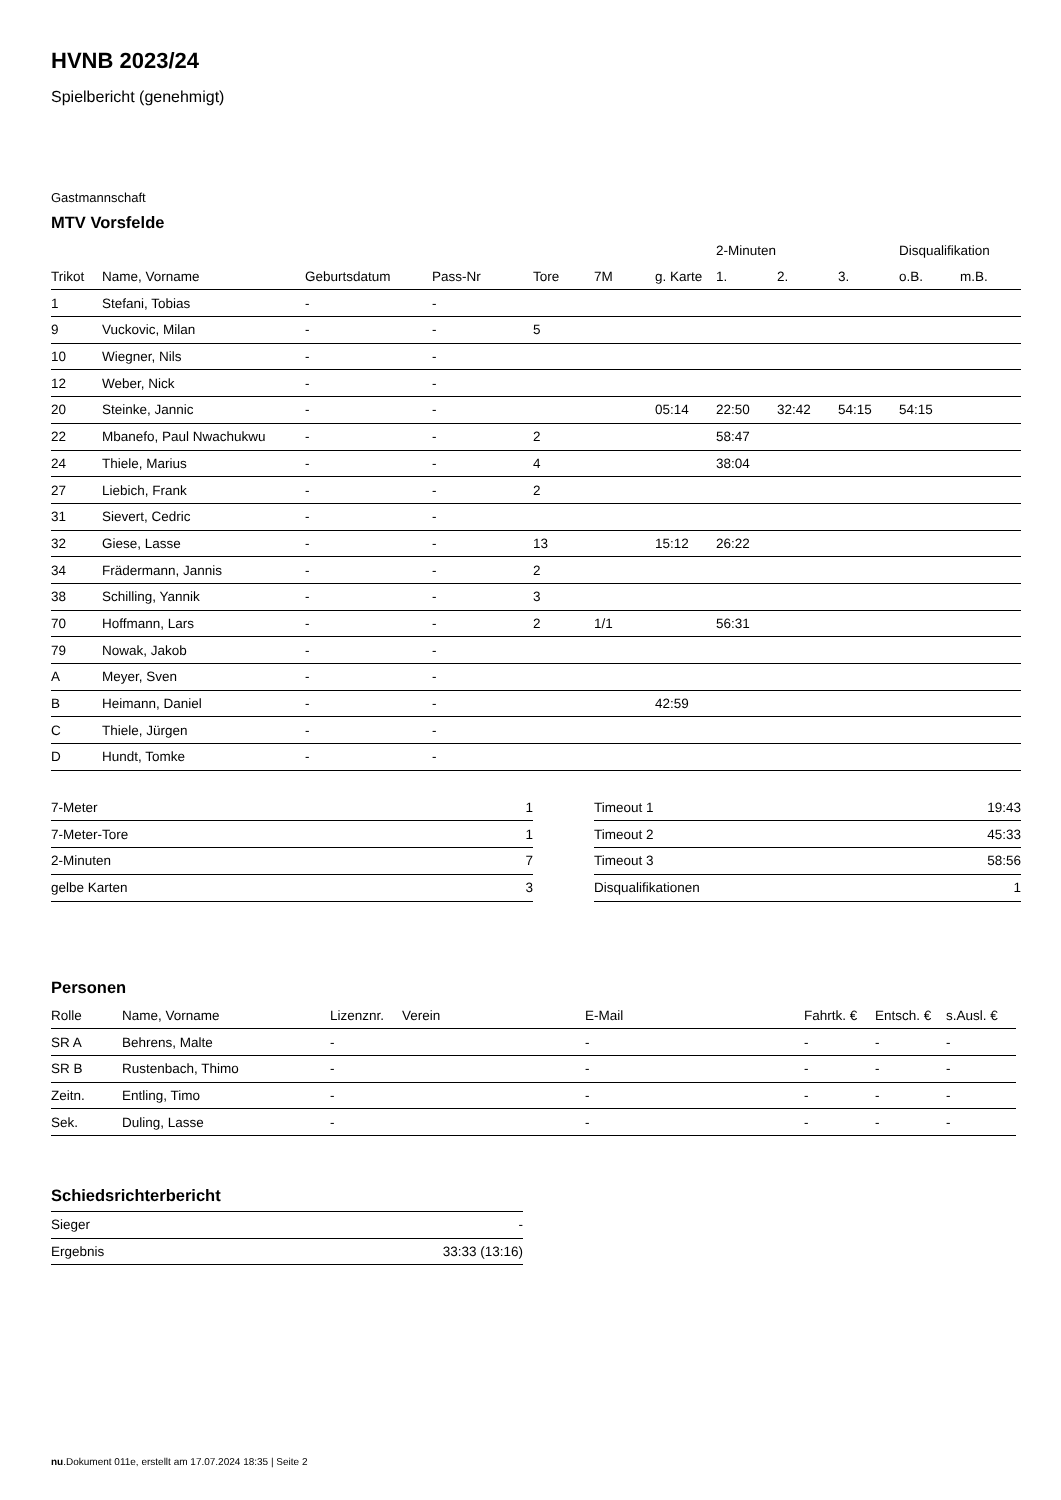HVNB 2023/24
Spielbericht (genehmigt)
Gastmannschaft
MTV Vorsfelde
| | | | | | | | 2-Minuten | | | Disqualifikation | |
| --- | --- | --- | --- | --- | --- | --- | --- | --- | --- | --- | --- |
| Trikot | Name, Vorname | Geburtsdatum | Pass-Nr | Tore | 7M | g. Karte | 1. | 2. | 3. | o.B. | m.B. |
| 1 | Stefani, Tobias | - | - | | | | | | | | |
| 9 | Vuckovic, Milan | - | - | 5 | | | | | | | |
| 10 | Wiegner, Nils | - | - | | | | | | | | |
| 12 | Weber, Nick | - | - | | | | | | | | |
| 20 | Steinke, Jannic | - | - | | | 05:14 | 22:50 | 32:42 | 54:15 | 54:15 | |
| 22 | Mbanefo, Paul Nwachukwu | - | - | 2 | | | 58:47 | | | | |
| 24 | Thiele, Marius | - | - | 4 | | | 38:04 | | | | |
| 27 | Liebich, Frank | - | - | 2 | | | | | | | |
| 31 | Sievert, Cedric | - | - | | | | | | | | |
| 32 | Giese, Lasse | - | - | 13 | | 15:12 | 26:22 | | | | |
| 34 | Frädermann, Jannis | - | - | 2 | | | | | | | |
| 38 | Schilling, Yannik | - | - | 3 | | | | | | | |
| 70 | Hoffmann, Lars | - | - | 2 | 1/1 | | 56:31 | | | | |
| 79 | Nowak, Jakob | - | - | | | | | | | | |
| A | Meyer, Sven | - | - | | | | | | | | |
| B | Heimann, Daniel | - | - | | | 42:59 | | | | | |
| C | Thiele, Jürgen | - | - | | | | | | | | |
| D | Hundt, Tomke | - | - | | | | | | | | |
| 7-Meter | 1 |
| 7-Meter-Tore | 1 |
| 2-Minuten | 7 |
| gelbe Karten | 3 |
| Timeout 1 | 19:43 |
| Timeout 2 | 45:33 |
| Timeout 3 | 58:56 |
| Disqualifikationen | 1 |
Personen
| Rolle | Name, Vorname | Lizenznr. | Verein | E-Mail | Fahrtk. € | Entsch. € | s.Ausl. € |
| --- | --- | --- | --- | --- | --- | --- | --- |
| SR A | Behrens, Malte | - | | - | - | - | - |
| SR B | Rustenbach, Thimo | - | | - | - | - | - |
| Zeitn. | Entling, Timo | - | | - | - | - | - |
| Sek. | Duling, Lasse | - | | - | - | - | - |
Schiedsrichterbericht
| Sieger | - |
| Ergebnis | 33:33 (13:16) |
nu.Dokument 011e, erstellt am 17.07.2024 18:35 | Seite 2